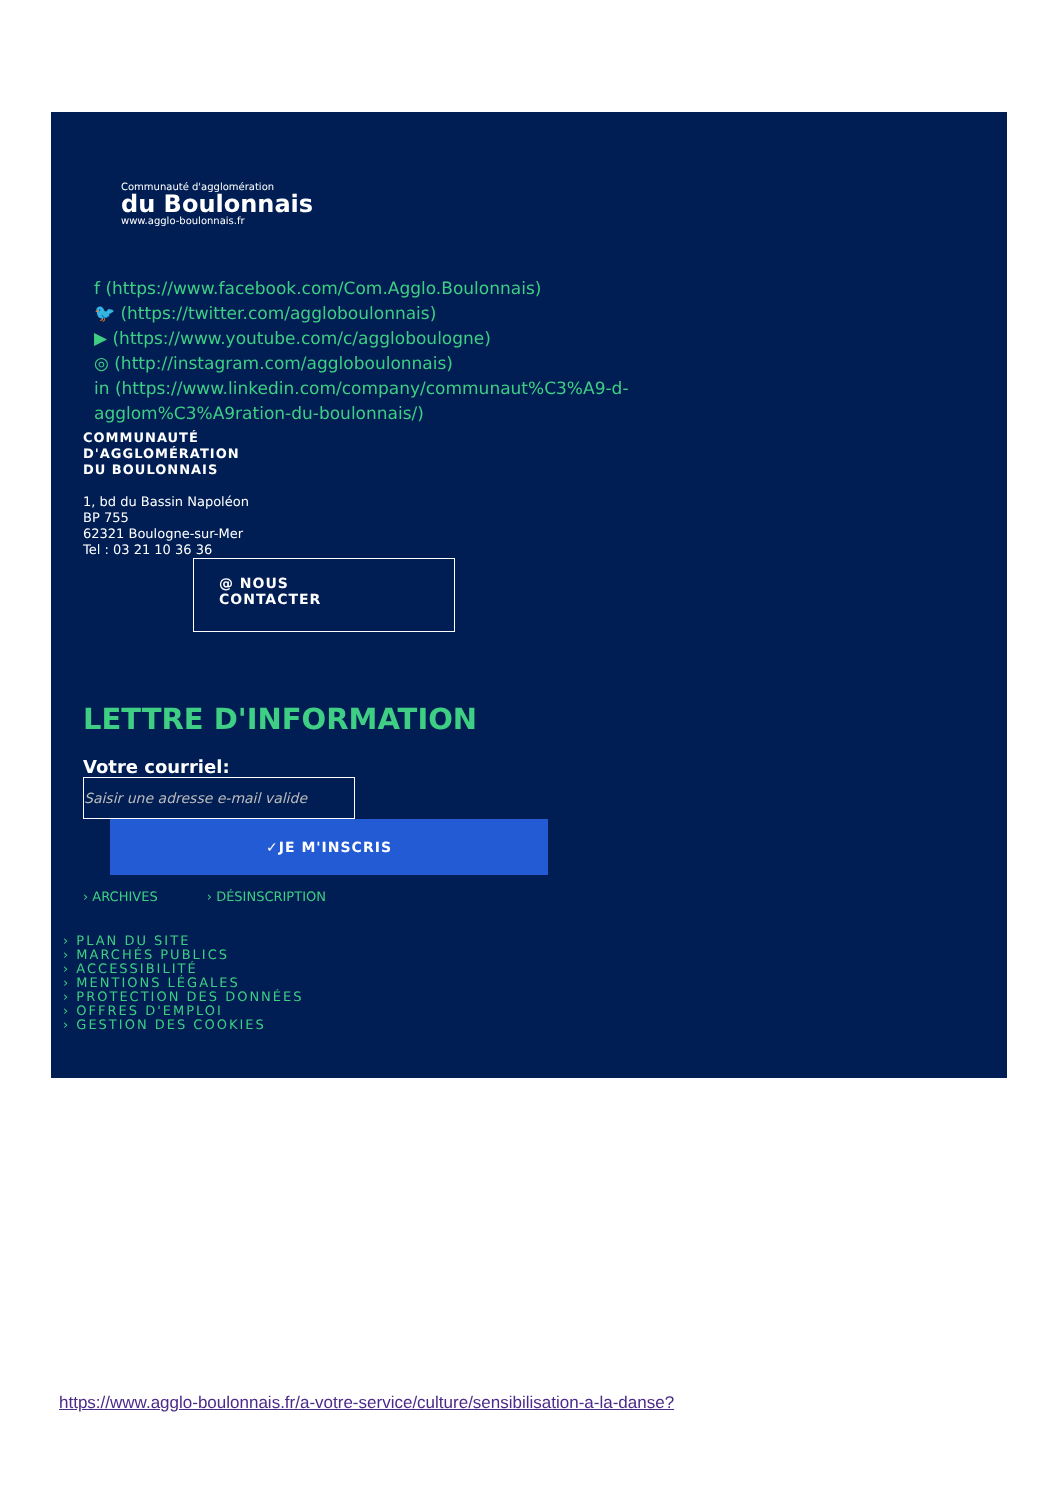Communauté d'agglomération
du Boulonnais
www.agglo-boulonnais.fr
f (https://www.facebook.com/Com.Agglo.Boulonnais)
🐦 (https://twitter.com/aggloboulonnais)
▶ (https://www.youtube.com/c/aggloboulogne)
◎ (http://instagram.com/aggloboulonnais)
in (https://www.linkedin.com/company/communaut%C3%A9-d-
agglom%C3%A9ration-du-boulonnais/)
COMMUNAUTÉ
D'AGGLOMÉRATION
DU BOULONNAIS
1, bd du Bassin Napoléon
BP 755
62321 Boulogne-sur-Mer
Tel : 03 21 10 36 36
@ NOUS
CONTACTER
LETTRE D'INFORMATION
Votre courriel:
Saisir une adresse e-mail valide
✓JE M'INSCRIS
› ARCHIVES › DÉSINSCRIPTION
› PLAN DU SITE
› MARCHÉS PUBLICS
› ACCESSIBILITÉ
› MENTIONS LÉGALES
› PROTECTION DES DONNÉES
› OFFRES D'EMPLOI
› GESTION DES COOKIES
https://www.agglo-boulonnais.fr/a-votre-service/culture/sensibilisation-a-la-danse?